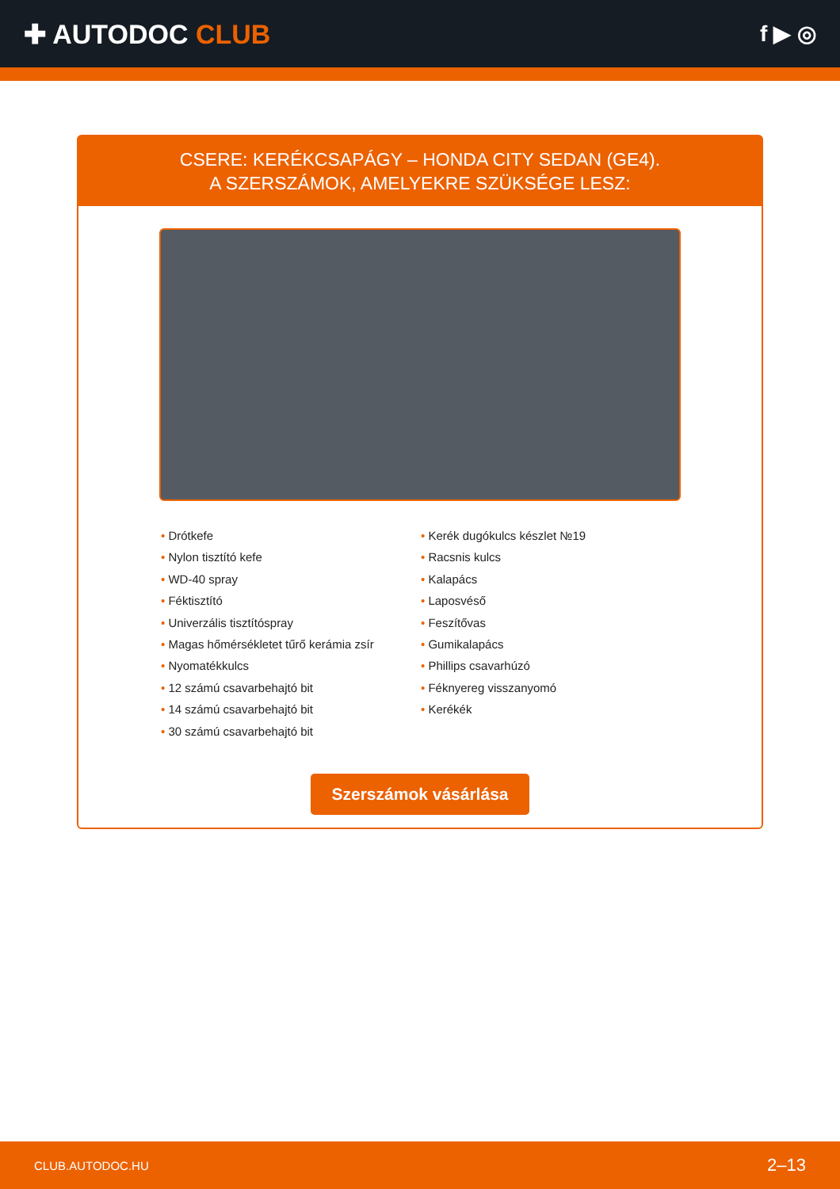✚ AUTODOC CLUB
f ▶ ◎
CSERE: KERÉKCSAPÁGY – HONDA CITY SEDAN (GE4).
A SZERSZÁMOK, AMELYEKRE SZÜKSÉGE LESZ:
Drótkefe
Nylon tisztító kefe
WD-40 spray
Féktisztító
Univerzális tisztítóspray
Magas hőmérsékletet tűrő kerámia zsír
Nyomatékkulcs
12 számú csavarbehajtó bit
14 számú csavarbehajtó bit
30 számú csavarbehajtó bit
Kerék dugókulcs készlet №19
Racsnis kulcs
Kalapács
Laposvéső
Feszítővas
Gumikalapács
Phillips csavarhúzó
Féknyereg visszanyomó
Kerékék
Szerszámok vásárlása
CLUB.AUTODOC.HU 2–13